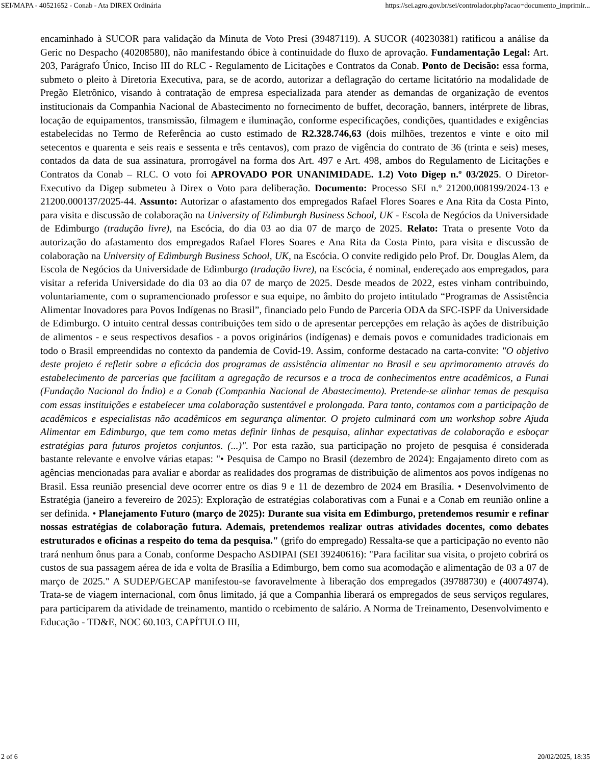SEI/MAPA - 40521652 - Conab - Ata DIREX Ordinária https://sei.agro.gov.br/sei/controlador.php?acao=documento_imprimir...
encaminhado à SUCOR para validação da Minuta de Voto Presi (39487119). A SUCOR (40230381) ratificou a análise da Geric no Despacho (40208580), não manifestando óbice à continuidade do fluxo de aprovação. Fundamentação Legal: Art. 203, Parágrafo Único, Inciso III do RLC - Regulamento de Licitações e Contratos da Conab. Ponto de Decisão: essa forma, submeto o pleito à Diretoria Executiva, para, se de acordo, autorizar a deflagração do certame licitatório na modalidade de Pregão Eletrônico, visando à contratação de empresa especializada para atender as demandas de organização de eventos institucionais da Companhia Nacional de Abastecimento no fornecimento de buffet, decoração, banners, intérprete de libras, locação de equipamentos, transmissão, filmagem e iluminação, conforme especificações, condições, quantidades e exigências estabelecidas no Termo de Referência ao custo estimado de R2.328.746,63 (dois milhões, trezentos e vinte e oito mil setecentos e quarenta e seis reais e sessenta e três centavos), com prazo de vigência do contrato de 36 (trinta e seis) meses, contados da data de sua assinatura, prorrogável na forma dos Art. 497 e Art. 498, ambos do Regulamento de Licitações e Contratos da Conab – RLC. O voto foi APROVADO POR UNANIMIDADE. 1.2) Voto Digep n.º 03/2025. O Diretor-Executivo da Digep submeteu à Direx o Voto para deliberação. Documento: Processo SEI n.º 21200.008199/2024-13 e 21200.000137/2025-44. Assunto: Autorizar o afastamento dos empregados Rafael Flores Soares e Ana Rita da Costa Pinto, para visita e discussão de colaboração na University of Edimburgh Business School, UK - Escola de Negócios da Universidade de Edimburgo (tradução livre), na Escócia, do dia 03 ao dia 07 de março de 2025. Relato: Trata o presente Voto da autorização do afastamento dos empregados Rafael Flores Soares e Ana Rita da Costa Pinto, para visita e discussão de colaboração na University of Edimburgh Business School, UK, na Escócia. O convite redigido pelo Prof. Dr. Douglas Alem, da Escola de Negócios da Universidade de Edimburgo (tradução livre), na Escócia, é nominal, endereçado aos empregados, para visitar a referida Universidade do dia 03 ao dia 07 de março de 2025. Desde meados de 2022, estes vinham contribuindo, voluntariamente, com o supramencionado professor e sua equipe, no âmbito do projeto intitulado “Programas de Assistência Alimentar Inovadores para Povos Indígenas no Brasil”, financiado pelo Fundo de Parceria ODA da SFC-ISPF da Universidade de Edimburgo. O intuito central dessas contribuições tem sido o de apresentar percepções em relação às ações de distribuição de alimentos - e seus respectivos desafios - a povos originários (indígenas) e demais povos e comunidades tradicionais em todo o Brasil empreendidas no contexto da pandemia de Covid-19. Assim, conforme destacado na carta-convite: "O objetivo deste projeto é refletir sobre a eficácia dos programas de assistência alimentar no Brasil e seu aprimoramento através do estabelecimento de parcerias que facilitam a agregação de recursos e a troca de conhecimentos entre acadêmicos, a Funai (Fundação Nacional do Índio) e a Conab (Companhia Nacional de Abastecimento). Pretende-se alinhar temas de pesquisa com essas instituições e estabelecer uma colaboração sustentável e prolongada. Para tanto, contamos com a participação de acadêmicos e especialistas não acadêmicos em segurança alimentar. O projeto culminará com um workshop sobre Ajuda Alimentar em Edimburgo, que tem como metas definir linhas de pesquisa, alinhar expectativas de colaboração e esboçar estratégias para futuros projetos conjuntos. (...)". Por esta razão, sua participação no projeto de pesquisa é considerada bastante relevante e envolve várias etapas: "• Pesquisa de Campo no Brasil (dezembro de 2024): Engajamento direto com as agências mencionadas para avaliar e abordar as realidades dos programas de distribuição de alimentos aos povos indígenas no Brasil. Essa reunião presencial deve ocorrer entre os dias 9 e 11 de dezembro de 2024 em Brasília. • Desenvolvimento de Estratégia (janeiro a fevereiro de 2025): Exploração de estratégias colaborativas com a Funai e a Conab em reunião online a ser definida. • Planejamento Futuro (março de 2025): Durante sua visita em Edimburgo, pretendemos resumir e refinar nossas estratégias de colaboração futura. Ademais, pretendemos realizar outras atividades docentes, como debates estruturados e oficinas a respeito do tema da pesquisa." (grifo do empregado) Ressalta-se que a participação no evento não trará nenhum ônus para a Conab, conforme Despacho ASDIPAI (SEI 39240616): "Para facilitar sua visita, o projeto cobrirá os custos de sua passagem aérea de ida e volta de Brasília a Edimburgo, bem como sua acomodação e alimentação de 03 a 07 de março de 2025." A SUDEP/GECAP manifestou-se favoravelmente à liberação dos empregados (39788730) e (40074974). Trata-se de viagem internacional, com ônus limitado, já que a Companhia liberará os empregados de seus serviços regulares, para participarem da atividade de treinamento, mantido o rcebimento de salário. A Norma de Treinamento, Desenvolvimento e Educação - TD&E, NOC 60.103, CAPÍTULO III,
2 of 6 20/02/2025, 18:35